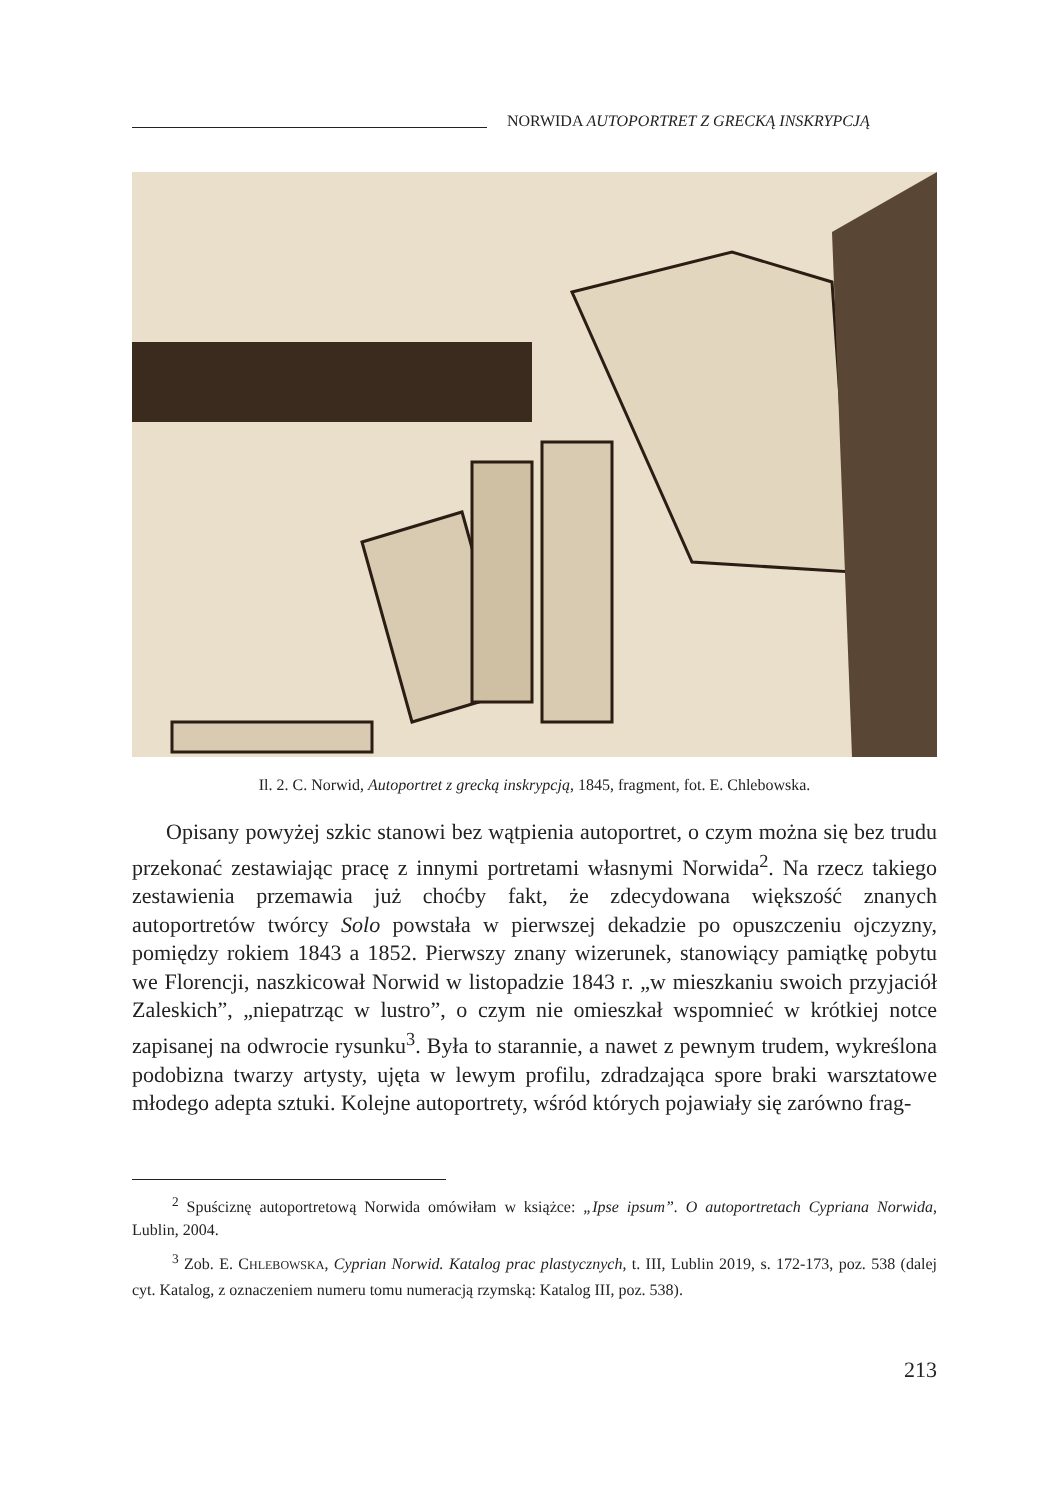NORWIDA AUTOPORTRET Z GRECKĄ INSKRYPCJĄ
Il. 2. C. Norwid, Autoportret z grecką inskrypcją, 1845, fragment, fot. E. Chlebowska.
Opisany powyżej szkic stanowi bez wątpienia autoportret, o czym można się bez trudu przekonać zestawiając pracę z innymi portretami własnymi Norwida<sup>2</sup>. Na rzecz takiego zestawienia przemawia już choćby fakt, że zdecydowana większość znanych autoportretów twórcy Solo powstała w pierwszej dekadzie po opuszczeniu ojczyzny, pomiędzy rokiem 1843 a 1852. Pierwszy znany wizerunek, stanowiący pamiątkę pobytu we Florencji, naszkicował Norwid w listopadzie 1843 r. „w mieszkaniu swoich przyjaciół Zaleskich”, „niepatrząc w lustro”, o czym nie omieszkał wspomnieć w krótkiej notce zapisanej na odwrocie rysunku<sup>3</sup>. Była to starannie, a nawet z pewnym trudem, wykreślona podobizna twarzy artysty, ujęta w lewym profilu, zdradzająca spore braki warsztatowe młodego adepta sztuki. Kolejne autoportrety, wśród których pojawiały się zarówno frag-
<sup>2</sup> Spuściznę autoportretową Norwida omówiłam w książce: „Ipse ipsum”. O autoportretach Cypriana Norwida, Lublin, 2004.
<sup>3</sup> Zob. E. CHLEBOWSKA, Cyprian Norwid. Katalog prac plastycznych, t. III, Lublin 2019, s. 172-173, poz. 538 (dalej cyt. Katalog, z oznaczeniem numeru tomu numeracją rzymską: Katalog III, poz. 538).
213